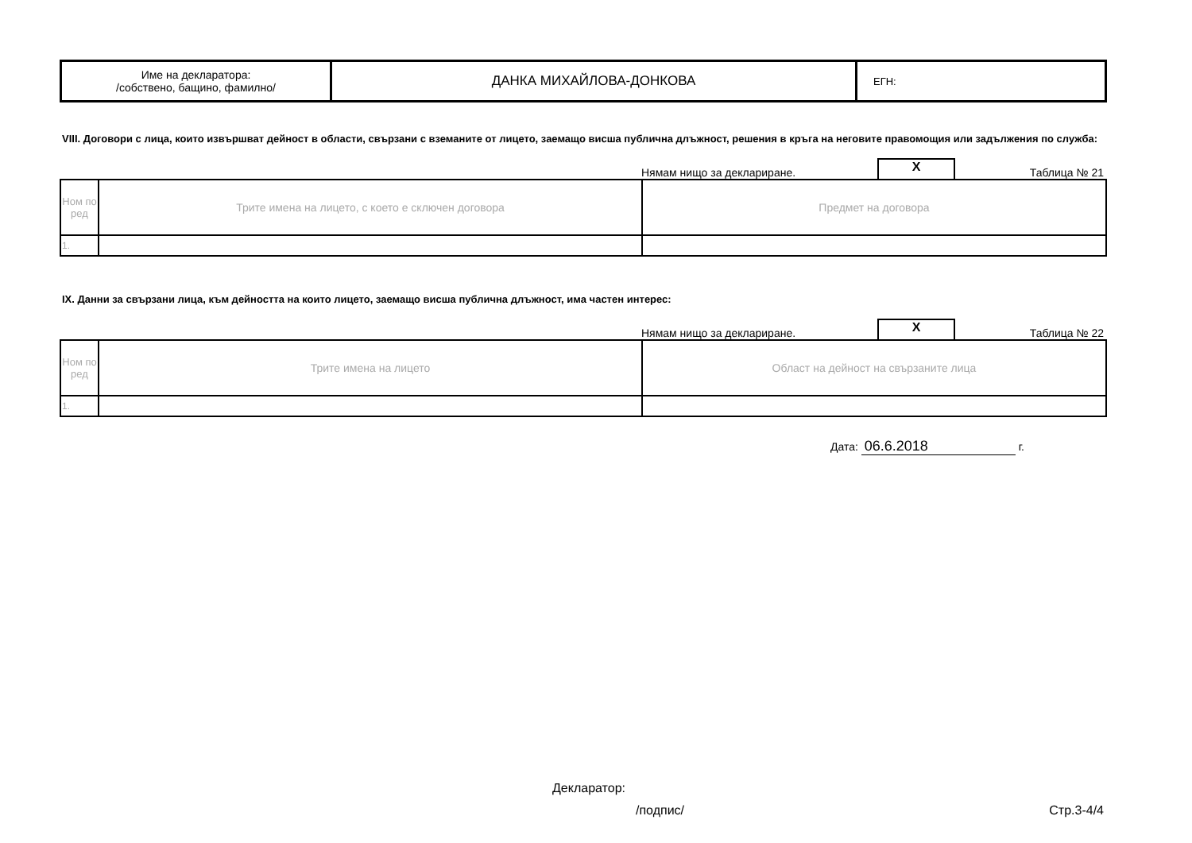| Име на декларатора: /собствено, бащино, фамилно/ | ДАНКА МИХАЙЛОВА-ДОНКОВА | ЕГН: |
VIII. Договори с лица, които извършват дейност в области, свързани с вземаните от лицето, заемащо висша публична длъжност, решения в кръга на неговите правомощия или задължения по служба:
Нямам нищо за деклариране. X Таблица № 21
| Ном по ред | Трите имена на лицето, с което е сключен договора | Предмет на договора |
| 1. | | |
IX. Данни за свързани лица, към дейността на които лицето, заемащо висша публична длъжност, има частен интерес:
Нямам нищо за деклариране. X Таблица № 22
| Ном по ред | Трите имена на лицето | Област на дейност на свързаните лица |
| 1. | | |
Дата: 06.6.2018 г.
Декларатор:
/подпис/ Стр.3-4/4